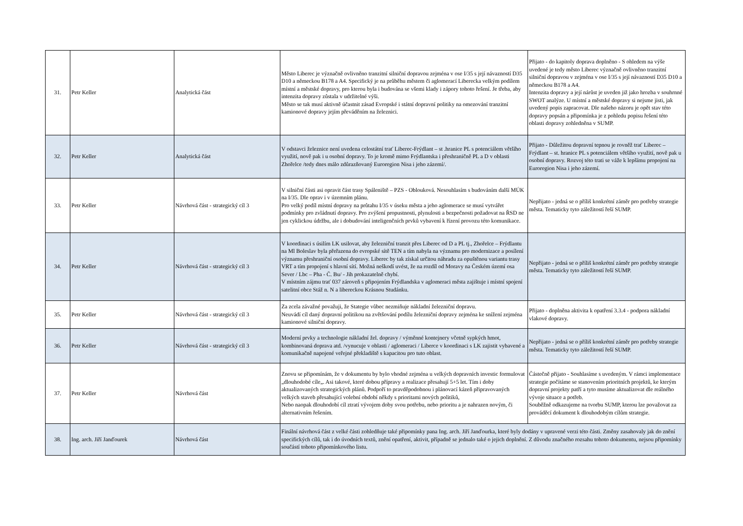| 31. | Petr Keller | Analytická část | Město Liberec je význačně ovlivněno tranzitní silniční dopravou zejména v ose I/35 s její návazností D35 D10 a německou B178 a A4. Specifický je na průběhu městem či aglomerací Liberecka velkým podílem místní a městské dopravy, pro kterou byla i budována se všemi klady i zápory tohoto řešení. Je třeba, aby intenzita dopravy zůstala v udržitelné výši. Město se tak musí aktivně účastnit zásad Evropské i státní dopravní politiky na omezování tranzitní kamionové dopravy jejím převáděním na železnici. | Přijato - do kapitoly doprava doplněno - S ohledem na výše uvedené je tedy město Liberec význačně ovlivněno tranzitní silniční dopravou v zejména v ose I/35 s její návazností D35 D10 a německou B178 a A4. Intenzita dopravy a její nárůst je uveden již jako hrozba v souhrnné SWOT analýze. U místní a městské dopravy si nejsme jisti, jak uvedený popis zapracovat. Dle našeho názoru je opět stav této dopravy popsán a připomínka je z pohledu popisu řešení této oblasti dopravy zohledněna v SUMP. |
| 32. | Petr Keller | Analytická část | V odstavci železnice není uvedena celostátní trať Liberec-Frýdlant – st .hranice PL s potenciálem většího využití, nově pak i u osobní dopravy. To je kromě mimo Frýdlantska i přeshraničně PL a D v oblasti Zhořelce /tedy dnes málo zdůrazňovaný Euroregion Nisa i jeho zázemí/. | Přijato - Důležitou dopravní tepnou je rovněž trať Liberec – Frýdlant – st. hranice PL s potenciálem většího využití, nově pak u osobní dopravy. Rozvoj této trati se váže k lepšímu propojení na Euroregion Nisa i jeho zázemí. |
| 33. | Petr Keller | Návrhová část - strategický cíl 3 | V silniční části asi opravit část trasy Spáleniště – PZS - Oblouková. Nesouhlasím s budováním další MÚK na I/35. Dle oprav i v územním plánu. Pro velký podíl místní dopravy na průtahu I/35 v úseku města a jeho aglomerace se musí vytvářet podmínky pro zvládnutí dopravy. Pro zvýšení propustnosti, plynulosti a bezpečnosti požadovat na ŘSD ne jen cyklickou údržbu, ale i dobudování inteligenčních prvků vybavení k řízení provozu této komunikace. | Nepřijato - jedná se o příliš konkrétní záměr pro potřeby strategie města. Tematicky tyto záležitostí řeší SUMP. |
| 34. | Petr Keller | Návrhová část - strategický cíl 3 | V koordinaci s úsilím LK usilovat, aby železniční tranzit přes Liberec od D a PL tj., Zhořelce – Frýdlantu na Ml Boleslav byla přeřazena do evropské sítě TEN a tím nabyla na významu pro modernizace a posílení významu přeshraniční osobní dopravy. Liberec by tak získal určitou náhradu za opuštěnou variantu trasy VRT a tím propojení s hlavní sítí. Možná neškodí uvést, že na rozdíl od Moravy na Českém území osa Sever / Lbc – Pha - Č. Bu/ - Jih prokazatelně chybí. V místním zájmu trať 037 zároveň s připojením Frýdlandska v aglomeraci města zajištuje i místní spojení satelitní obce Stáž n. N a libereckou Krásnou Studánku. | Nepřijato - jedná se o příliš konkrétní záměr pro potřeby strategie města. Tematicky tyto záležitostí řeší SUMP. |
| 35. | Petr Keller | Návrhová část - strategický cíl 3 | Za zcela závažné považuji, že Stategie vůbec nezmiňuje nákladní železniční dopravu. Neuvádí cíl daný dopravní politikou na zvětšování podílu železniční dopravy zejména ke snížení zejména kamionové silniční dopravy. | Přijato - doplněna aktivita k opatření 3.3.4 - podpora nákladní vlakové dopravy. |
| 36. | Petr Keller | Návrhová část - strategický cíl 3 | Moderní prvky a technologie nákladní žel. dopravy / výměnné kontejnery včetně sypkých hmot, kombinovaná doprava atd. /vynucuje v oblasti / aglomeraci / Liberce v koordinaci s LK zajistit vybavené a komunikačně napojené veřejné překladiště s kapacitou pro tuto oblast. | Nepřijato - jedná se o příliš konkrétní záměr pro potřeby strategie města. Tematicky tyto záležitostí řeší SUMP. |
| 37. | Petr Keller | Návrhová část | Znovu se připomínám, že v dokumentu by bylo vhodné zejména u velkých dopravních investic formulovat „dlouhodobé cíle„. Asi takové, které dobou přípravy a realizace přesahují 5+5 let. Tím i doby aktualizovaných strategických plánů. Podpoří to pravděpodobnou i plánovací kázeň připravovaných velkých staveb přesahující volební období někdy s prioritami nových politiků, Nebo naopak dlouhodobí cíl ztratí vývojem doby svou potřebu, nebo prioritu a je nahrazen novým, či alternativním řešením. | Částečně přijato - Souhlasíme s uvedeným. V rámci implementace strategie počítáme se stanovením prioritních projektů, ke kterým dopravní projekty patří a tyto musíme aktualizovat dle reálného vývoje situace a potřeb. Souběžně odkazujeme na tvorbu SUMP, kterou lze považovat za prováděcí dokument k dlouhodobým cílům strategie. |
| 38. | Ing. arch. Jiří Janďourek | Návrhová část | Finální návrhová část z velké části zohledňuje také připomínky pana Ing. arch. Jiří Janďourka, které byly dodány v upravené verzi této části. Změny zasahovaly jak do znění specifických cílů, tak i do úvodních textů, znění opatření, aktivit, případně se jednalo také o jejich doplnění. Z důvodu značného rozsahu tohoto dokumentu, nejsou připomínky součástí tohoto připomínkového listu. | |